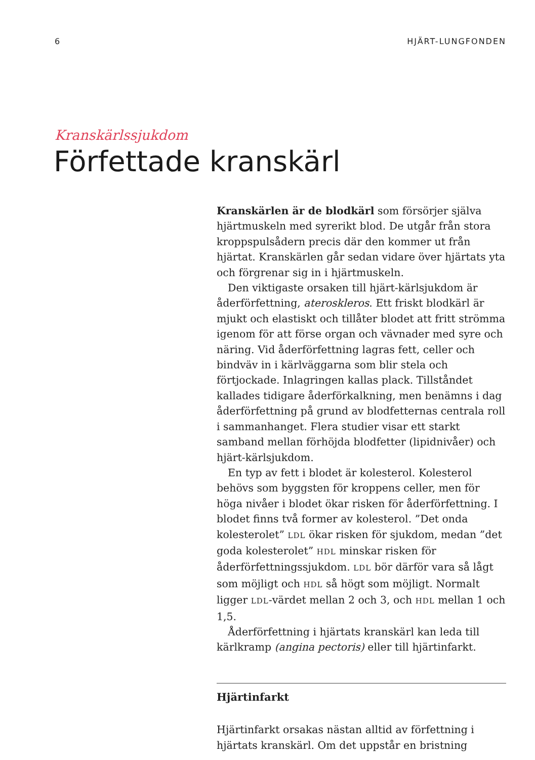6 HJÄRT-LUNGFONDEN
Kranskärlssjukdom
Förfettade kranskärl
Kranskärlen är de blodkärl som försörjer själva hjärtmuskeln med syrerikt blod. De utgår från stora kroppspulsådern precis där den kommer ut från hjärtat. Kranskärlen går sedan vidare över hjärtats yta och förgrenar sig in i hjärtmuskeln.
Den viktigaste orsaken till hjärt-kärlsjukdom är åderförfettning, ateroskleros. Ett friskt blodkärl är mjukt och elastiskt och tillåter blodet att fritt strömma igenom för att förse organ och vävnader med syre och näring. Vid åderförfettning lagras fett, celler och bindväv in i kärlväggarna som blir stela och förtjockade. Inlagringen kallas plack. Tillståndet kallades tidigare åderförkalkning, men benämns i dag åderförfettning på grund av blodfetternas centrala roll i sammanhanget. Flera studier visar ett starkt samband mellan förhöjda blodfetter (lipidnivåer) och hjärt-kärlsjukdom.
En typ av fett i blodet är kolesterol. Kolesterol behövs som byggsten för kroppens celler, men för höga nivåer i blodet ökar risken för åderförfettning. I blodet finns två former av kolesterol. ”Det onda kolesterolet” LDL ökar risken för sjukdom, medan ”det goda kolesterolet” HDL minskar risken för åderförfettningssjukdom. LDL bör därför vara så lågt som möjligt och HDL så högt som möjligt. Normalt ligger LDL-värdet mellan 2 och 3, och HDL mellan 1 och 1,5.
Åderförfettning i hjärtats kranskärl kan leda till kärlkramp (angina pectoris) eller till hjärtinfarkt.
Hjärtinfarkt
Hjärtinfarkt orsakas nästan alltid av förfettning i hjärtats kranskärl. Om det uppstår en bristning